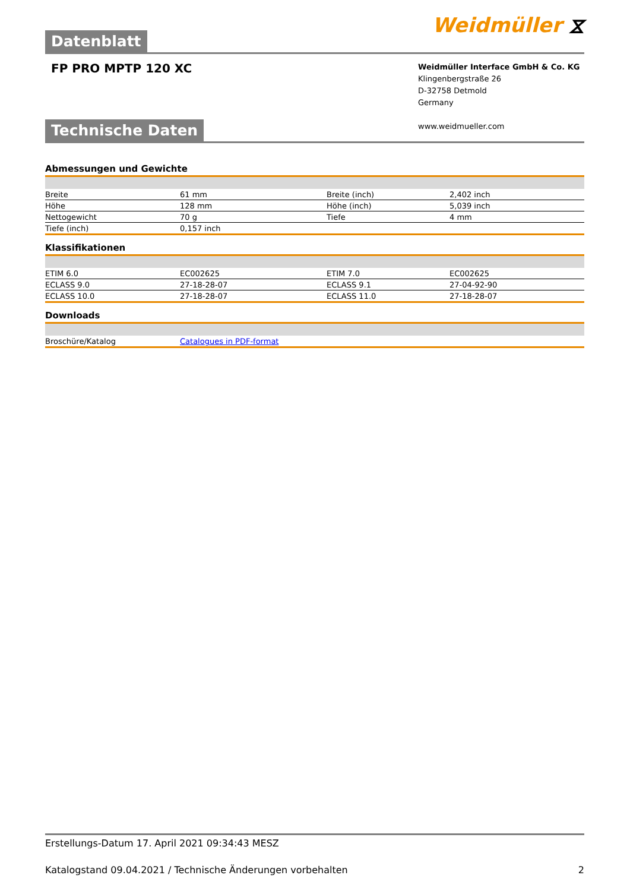Datenblatt Weidmüller ⧖
FP PRO MPTP 120 XC
Weidmüller Interface GmbH & Co. KG
Klingenbergstraße 26
D-32758 Detmold
Germany
www.weidmueller.com
Technische Daten
Abmessungen und Gewichte
| Breite | 61 mm | Breite (inch) | 2,402 inch |
| Höhe | 128 mm | Höhe (inch) | 5,039 inch |
| Nettogewicht | 70 g | Tiefe | 4 mm |
| Tiefe (inch) | 0,157 inch | | |
Klassifikationen
| ETIM 6.0 | EC002625 | ETIM 7.0 | EC002625 |
| ECLASS 9.0 | 27-18-28-07 | ECLASS 9.1 | 27-04-92-90 |
| ECLASS 10.0 | 27-18-28-07 | ECLASS 11.0 | 27-18-28-07 |
Downloads
| Broschüre/Katalog | Catalogues in PDF-format |
Erstellungs-Datum 17. April 2021 09:34:43 MESZ
Katalogstand 09.04.2021 / Technische Änderungen vorbehalten 2